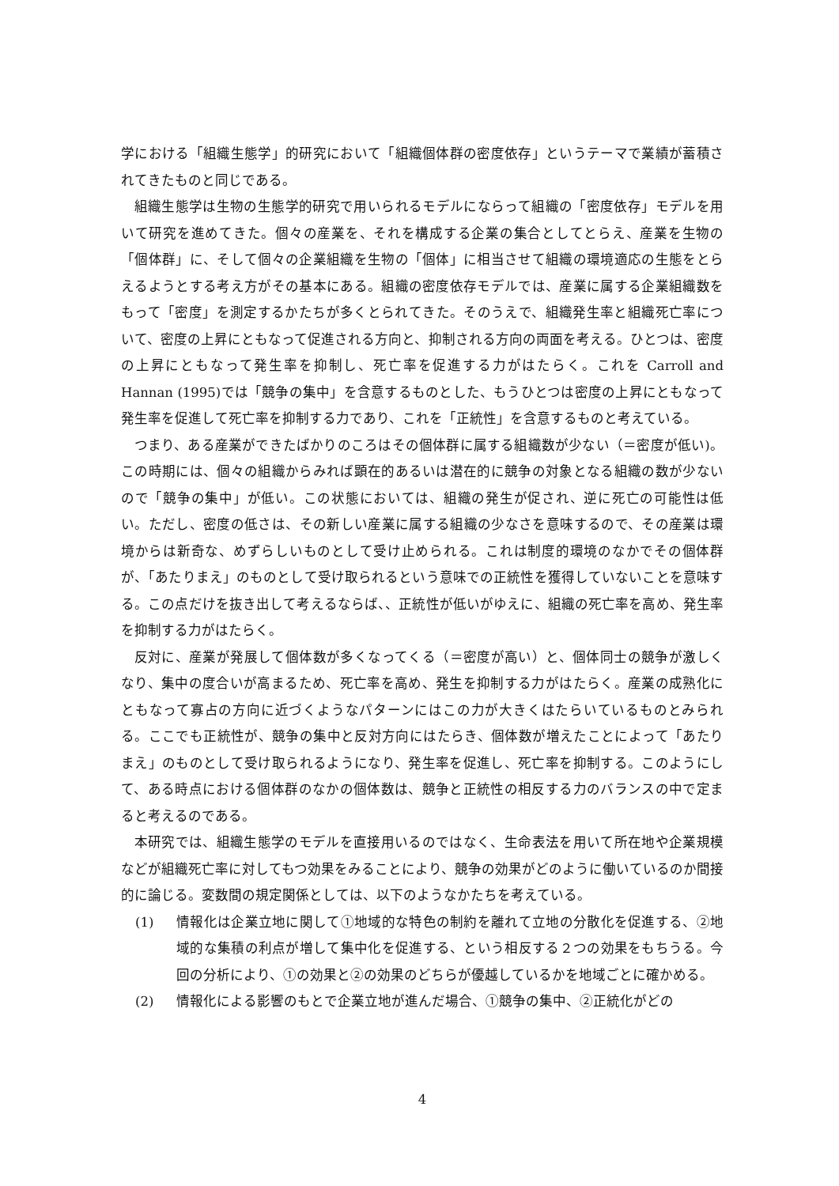学における「組織生態学」的研究において「組織個体群の密度依存」というテーマで業績が蓄積されてきたものと同じである。
組織生態学は生物の生態学的研究で用いられるモデルにならって組織の「密度依存」モデルを用いて研究を進めてきた。個々の産業を、それを構成する企業の集合としてとらえ、産業を生物の「個体群」に、そして個々の企業組織を生物の「個体」に相当させて組織の環境適応の生態をとらえるようとする考え方がその基本にある。組織の密度依存モデルでは、産業に属する企業組織数をもって「密度」を測定するかたちが多くとられてきた。そのうえで、組織発生率と組織死亡率について、密度の上昇にともなって促進される方向と、抑制される方向の両面を考える。ひとつは、密度の上昇にともなって発生率を抑制し、死亡率を促進する力がはたらく。これを Carroll and Hannan (1995)では「競争の集中」を含意するものとした、もうひとつは密度の上昇にともなって発生率を促進して死亡率を抑制する力であり、これを「正統性」を含意するものと考えている。
つまり、ある産業ができたばかりのころはその個体群に属する組織数が少ない（＝密度が低い)。この時期には、個々の組織からみれば顕在的あるいは潜在的に競争の対象となる組織の数が少ないので「競争の集中」が低い。この状態においては、組織の発生が促され、逆に死亡の可能性は低い。ただし、密度の低さは、その新しい産業に属する組織の少なさを意味するので、その産業は環境からは新奇な、めずらしいものとして受け止められる。これは制度的環境のなかでその個体群が、「あたりまえ」のものとして受け取られるという意味での正統性を獲得していないことを意味する。この点だけを抜き出して考えるならば、、正統性が低いがゆえに、組織の死亡率を高め、発生率を抑制する力がはたらく。
反対に、産業が発展して個体数が多くなってくる（＝密度が高い）と、個体同士の競争が激しくなり、集中の度合いが高まるため、死亡率を高め、発生を抑制する力がはたらく。産業の成熟化にともなって寡占の方向に近づくようなパターンにはこの力が大きくはたらいているものとみられる。ここでも正統性が、競争の集中と反対方向にはたらき、個体数が増えたことによって「あたりまえ」のものとして受け取られるようになり、発生率を促進し、死亡率を抑制する。このようにして、ある時点における個体群のなかの個体数は、競争と正統性の相反する力のバランスの中で定まると考えるのである。
本研究では、組織生態学のモデルを直接用いるのではなく、生命表法を用いて所在地や企業規模などが組織死亡率に対してもつ効果をみることにより、競争の効果がどのように働いているのか間接的に論じる。変数間の規定関係としては、以下のようなかたちを考えている。
(1) 情報化は企業立地に関して①地域的な特色の制約を離れて立地の分散化を促進する、②地域的な集積の利点が増して集中化を促進する、という相反する２つの効果をもちうる。今回の分析により、①の効果と②の効果のどちらが優越しているかを地域ごとに確かめる。
(2) 情報化による影響のもとで企業立地が進んだ場合、①競争の集中、②正統化がどの
4